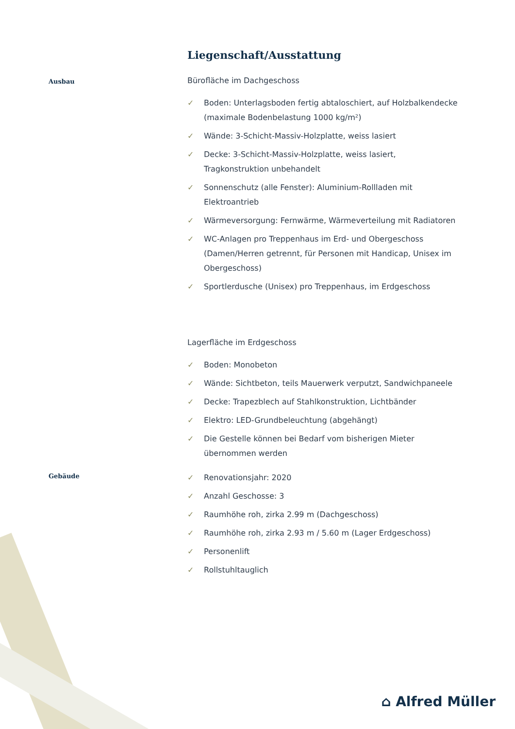Liegenschaft/Ausstattung
Ausbau
Bürofläche im Dachgeschoss
✓ Boden: Unterlagsboden fertig abtaloschiert, auf Holzbalkendecke (maximale Bodenbelastung 1000 kg/m²)
✓ Wände: 3-Schicht-Massiv-Holzplatte, weiss lasiert
✓ Decke: 3-Schicht-Massiv-Holzplatte, weiss lasiert, Tragkonstruktion unbehandelt
✓ Sonnenschutz (alle Fenster): Aluminium-Rollladen mit Elektroantrieb
✓ Wärmeversorgung: Fernwärme, Wärmeverteilung mit Radiatoren
✓ WC-Anlagen pro Treppenhaus im Erd- und Obergeschoss (Damen/Herren getrennt, für Personen mit Handicap, Unisex im Obergeschoss)
✓ Sportlerdusche (Unisex) pro Treppenhaus, im Erdgeschoss
Lagerfläche im Erdgeschoss
✓ Boden: Monobeton
✓ Wände: Sichtbeton, teils Mauerwerk verputzt, Sandwichpaneele
✓ Decke: Trapezblech auf Stahlkonstruktion, Lichtbänder
✓ Elektro: LED-Grundbeleuchtung (abgehängt)
✓ Die Gestelle können bei Bedarf vom bisherigen Mieter übernommen werden
Gebäude
✓ Renovationsjahr: 2020
✓ Anzahl Geschosse: 3
✓ Raumhöhe roh, zirka 2.99 m (Dachgeschoss)
✓ Raumhöhe roh, zirka 2.93 m / 5.60 m (Lager Erdgeschoss)
✓ Personenlift
✓ Rollstuhltauglich
⌂ Alfred Müller